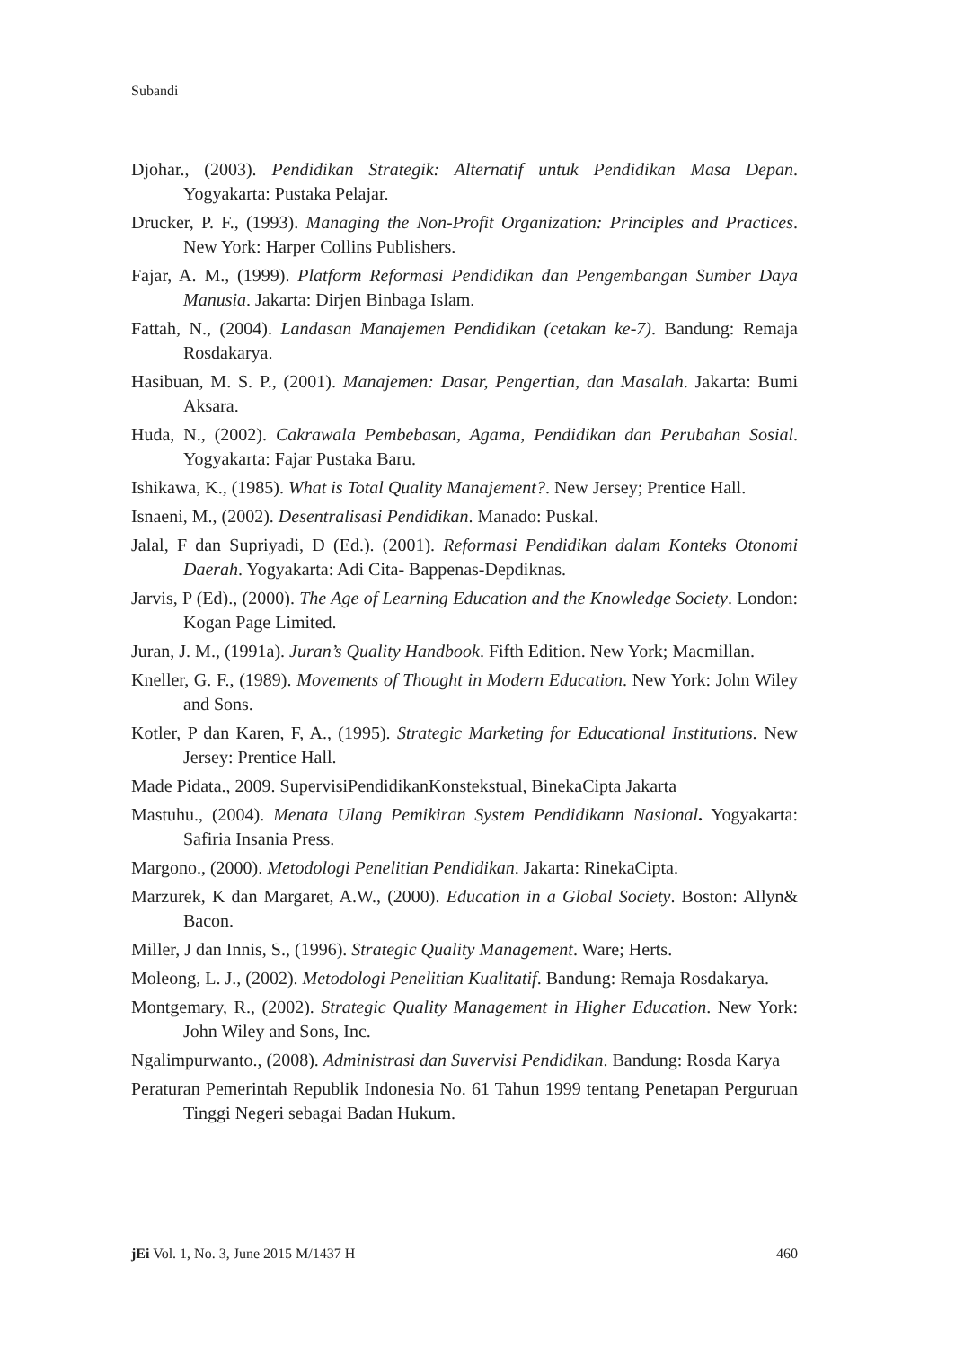Subandi
Djohar., (2003). Pendidikan Strategik: Alternatif untuk Pendidikan Masa Depan. Yogyakarta: Pustaka Pelajar.
Drucker, P. F., (1993). Managing the Non-Profit Organization: Principles and Practices. New York: Harper Collins Publishers.
Fajar, A. M., (1999). Platform Reformasi Pendidikan dan Pengembangan Sumber Daya Manusia. Jakarta: Dirjen Binbaga Islam.
Fattah, N., (2004). Landasan Manajemen Pendidikan (cetakan ke-7). Bandung: Remaja Rosdakarya.
Hasibuan, M. S. P., (2001). Manajemen: Dasar, Pengertian, dan Masalah. Jakarta: Bumi Aksara.
Huda, N., (2002). Cakrawala Pembebasan, Agama, Pendidikan dan Perubahan Sosial. Yogyakarta: Fajar Pustaka Baru.
Ishikawa, K., (1985). What is Total Quality Manajement?. New Jersey; Prentice Hall.
Isnaeni, M., (2002). Desentralisasi Pendidikan. Manado: Puskal.
Jalal, F dan Supriyadi, D (Ed.). (2001). Reformasi Pendidikan dalam Konteks Otonomi Daerah. Yogyakarta: Adi Cita- Bappenas-Depdiknas.
Jarvis, P (Ed)., (2000). The Age of Learning Education and the Knowledge Society. London: Kogan Page Limited.
Juran, J. M., (1991a). Juran’s Quality Handbook. Fifth Edition. New York; Macmillan.
Kneller, G. F., (1989). Movements of Thought in Modern Education. New York: John Wiley and Sons.
Kotler, P dan Karen, F, A., (1995). Strategic Marketing for Educational Institutions. New Jersey: Prentice Hall.
Made Pidata., 2009. SupervisiPendidikanKonstekstual, BinekaCipta Jakarta
Mastuhu., (2004). Menata Ulang Pemikiran System Pendidikann Nasional. Yogyakarta: Safiria Insania Press.
Margono., (2000). Metodologi Penelitian Pendidikan. Jakarta: RinekaCipta.
Marzurek, K dan Margaret, A.W., (2000). Education in a Global Society. Boston: Allyn& Bacon.
Miller, J dan Innis, S., (1996). Strategic Quality Management. Ware; Herts.
Moleong, L. J., (2002). Metodologi Penelitian Kualitatif. Bandung: Remaja Rosdakarya.
Montgemary, R., (2002). Strategic Quality Management in Higher Education. New York: John Wiley and Sons, Inc.
Ngalimpurwanto., (2008). Administrasi dan Suvervisi Pendidikan. Bandung: Rosda Karya
Peraturan Pemerintah Republik Indonesia No. 61 Tahun 1999 tentang Penetapan Perguruan Tinggi Negeri sebagai Badan Hukum.
jEi Vol. 1, No. 3, June 2015 M/1437 H 460